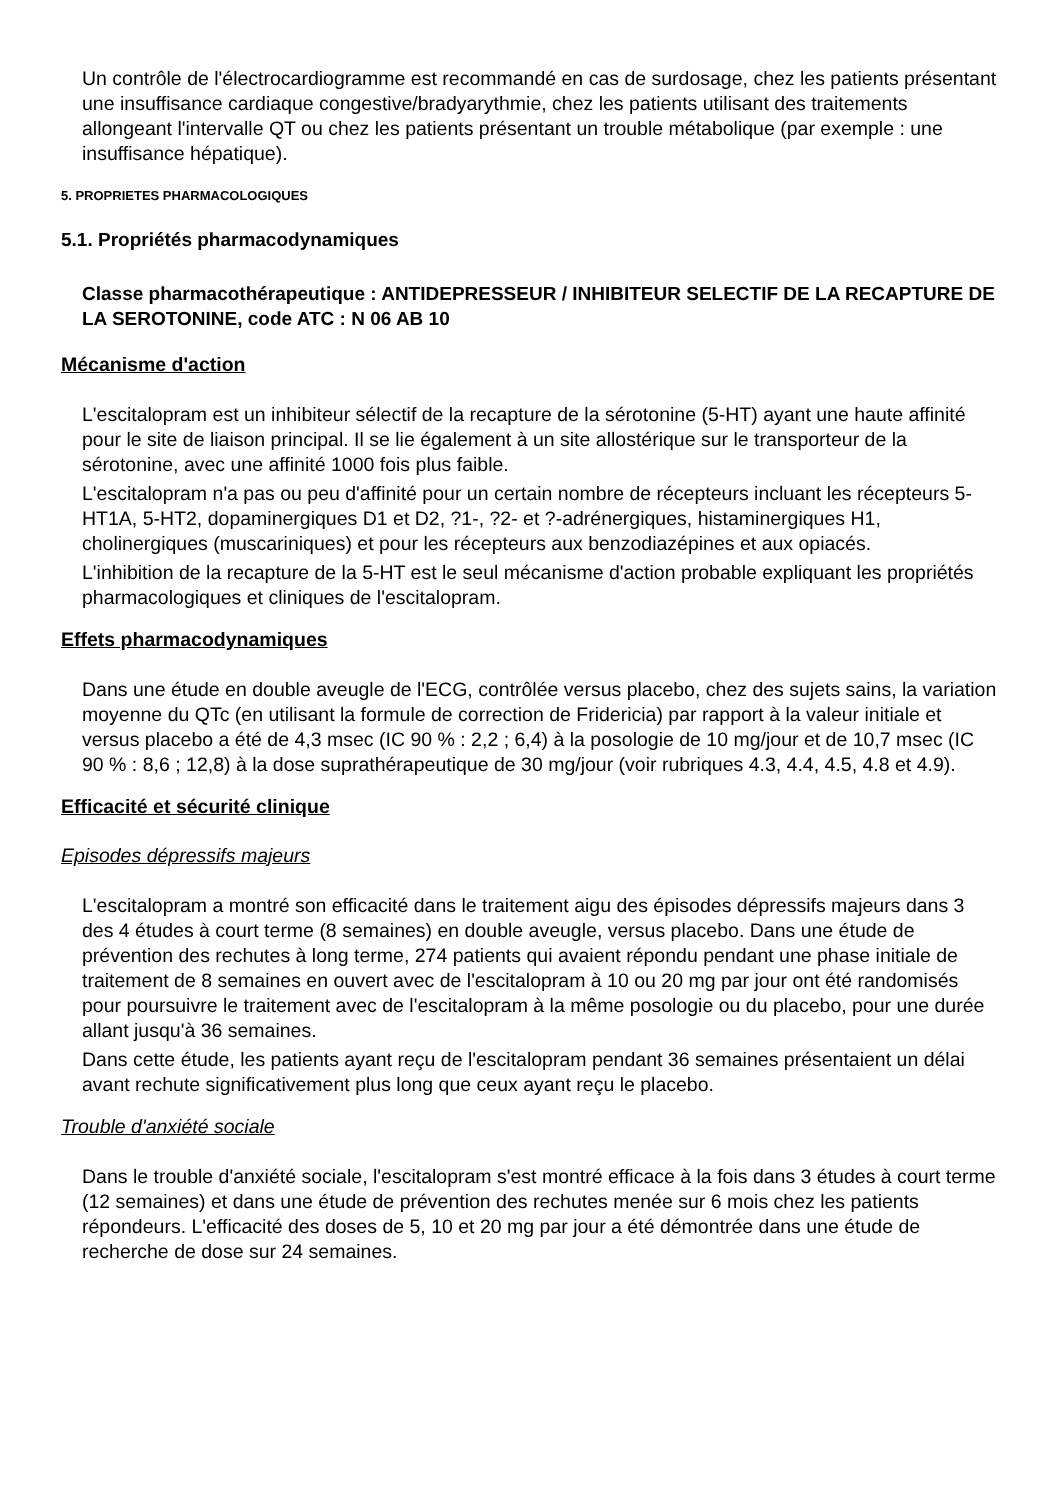Un contrôle de l'électrocardiogramme est recommandé en cas de surdosage, chez les patients présentant une insuffisance cardiaque congestive/bradyarythmie, chez les patients utilisant des traitements allongeant l'intervalle QT ou chez les patients présentant un trouble métabolique (par exemple : une insuffisance hépatique).
5. PROPRIETES PHARMACOLOGIQUES
5.1. Propriétés pharmacodynamiques
Classe pharmacothérapeutique : ANTIDEPRESSEUR / INHIBITEUR SELECTIF DE LA RECAPTURE DE LA SEROTONINE, code ATC : N 06 AB 10
Mécanisme d'action
L'escitalopram est un inhibiteur sélectif de la recapture de la sérotonine (5-HT) ayant une haute affinité pour le site de liaison principal. Il se lie également à un site allostérique sur le transporteur de la sérotonine, avec une affinité 1000 fois plus faible.
L'escitalopram n'a pas ou peu d'affinité pour un certain nombre de récepteurs incluant les récepteurs 5-HT1A, 5-HT2, dopaminergiques D1 et D2, ?1-, ?2- et ?-adrénergiques, histaminergiques H1, cholinergiques (muscariniques) et pour les récepteurs aux benzodiazépines et aux opiacés.
L'inhibition de la recapture de la 5-HT est le seul mécanisme d'action probable expliquant les propriétés pharmacologiques et cliniques de l'escitalopram.
Effets pharmacodynamiques
Dans une étude en double aveugle de l'ECG, contrôlée versus placebo, chez des sujets sains, la variation moyenne du QTc (en utilisant la formule de correction de Fridericia) par rapport à la valeur initiale et versus placebo a été de 4,3 msec (IC 90 % : 2,2 ; 6,4) à la posologie de 10 mg/jour et de 10,7 msec (IC 90 % : 8,6 ; 12,8) à la dose suprathérapeutique de 30 mg/jour (voir rubriques 4.3, 4.4, 4.5, 4.8 et 4.9).
Efficacité et sécurité clinique
Episodes dépressifs majeurs
L'escitalopram a montré son efficacité dans le traitement aigu des épisodes dépressifs majeurs dans 3 des 4 études à court terme (8 semaines) en double aveugle, versus placebo. Dans une étude de prévention des rechutes à long terme, 274 patients qui avaient répondu pendant une phase initiale de traitement de 8 semaines en ouvert avec de l'escitalopram à 10 ou 20 mg par jour ont été randomisés pour poursuivre le traitement avec de l'escitalopram à la même posologie ou du placebo, pour une durée allant jusqu'à 36 semaines.
Dans cette étude, les patients ayant reçu de l'escitalopram pendant 36 semaines présentaient un délai avant rechute significativement plus long que ceux ayant reçu le placebo.
Trouble d'anxiété sociale
Dans le trouble d'anxiété sociale, l'escitalopram s'est montré efficace à la fois dans 3 études à court terme (12 semaines) et dans une étude de prévention des rechutes menée sur 6 mois chez les patients répondeurs. L'efficacité des doses de 5, 10 et 20 mg par jour a été démontrée dans une étude de recherche de dose sur 24 semaines.